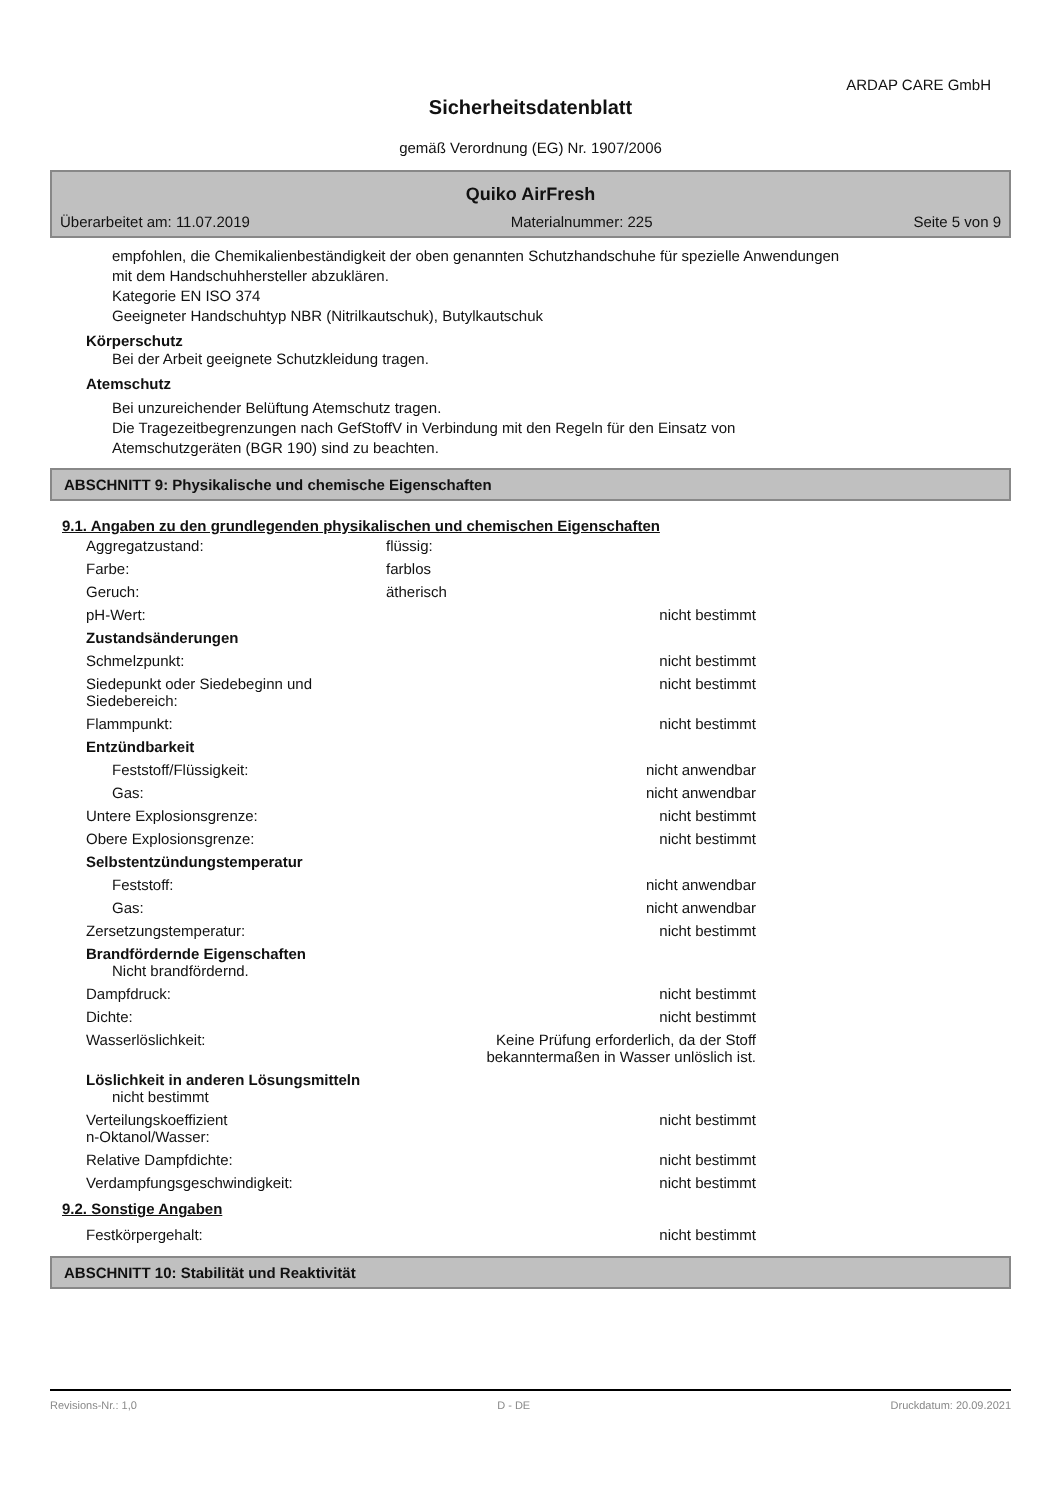ARDAP CARE GmbH
Sicherheitsdatenblatt
gemäß Verordnung (EG) Nr. 1907/2006
Quiko AirFresh
Überarbeitet am: 11.07.2019 Materialnummer: 225 Seite 5 von 9
empfohlen, die Chemikalienbeständigkeit der oben genannten Schutzhandschuhe für spezielle Anwendungen
mit dem Handschuhhersteller abzuklären.
Kategorie EN ISO 374
Geeigneter Handschuhtyp NBR (Nitrilkautschuk), Butylkautschuk
Körperschutz
Bei der Arbeit geeignete Schutzkleidung tragen.
Atemschutz
Bei unzureichender Belüftung Atemschutz tragen.
Die Tragezeitbegrenzungen nach GefStoffV in Verbindung mit den Regeln für den Einsatz von
Atemschutzgeräten (BGR 190) sind zu beachten.
ABSCHNITT 9: Physikalische und chemische Eigenschaften
9.1. Angaben zu den grundlegenden physikalischen und chemischen Eigenschaften
| Aggregatzustand: | flüssig: | |
| Farbe: | farblos | |
| Geruch: | ätherisch | |
| pH-Wert: | | nicht bestimmt |
| Zustandsänderungen | | |
| Schmelzpunkt: | | nicht bestimmt |
| Siedepunkt oder Siedebeginn und Siedebereich: | | nicht bestimmt |
| Flammpunkt: | | nicht bestimmt |
| Entzündbarkeit | | |
| Feststoff/Flüssigkeit: | | nicht anwendbar |
| Gas: | | nicht anwendbar |
| Untere Explosionsgrenze: | | nicht bestimmt |
| Obere Explosionsgrenze: | | nicht bestimmt |
| Selbstentzündungstemperatur | | |
| Feststoff: | | nicht anwendbar |
| Gas: | | nicht anwendbar |
| Zersetzungstemperatur: | | nicht bestimmt |
| Brandfördernde Eigenschaften Nicht brandfördernd. | | |
| Dampfdruck: | | nicht bestimmt |
| Dichte: | | nicht bestimmt |
| Wasserlöslichkeit: | Keine Prüfung erforderlich, da der Stoff bekanntermaßen in Wasser unlöslich ist. | |
| Löslichkeit in anderen Lösungsmitteln nicht bestimmt | | |
| Verteilungskoeffizient n-Oktanol/Wasser: | | nicht bestimmt |
| Relative Dampfdichte: | | nicht bestimmt |
| Verdampfungsgeschwindigkeit: | | nicht bestimmt |
9.2. Sonstige Angaben
| Festkörpergehalt: | | nicht bestimmt |
ABSCHNITT 10: Stabilität und Reaktivität
Revisions-Nr.: 1,0 D - DE Druckdatum: 20.09.2021